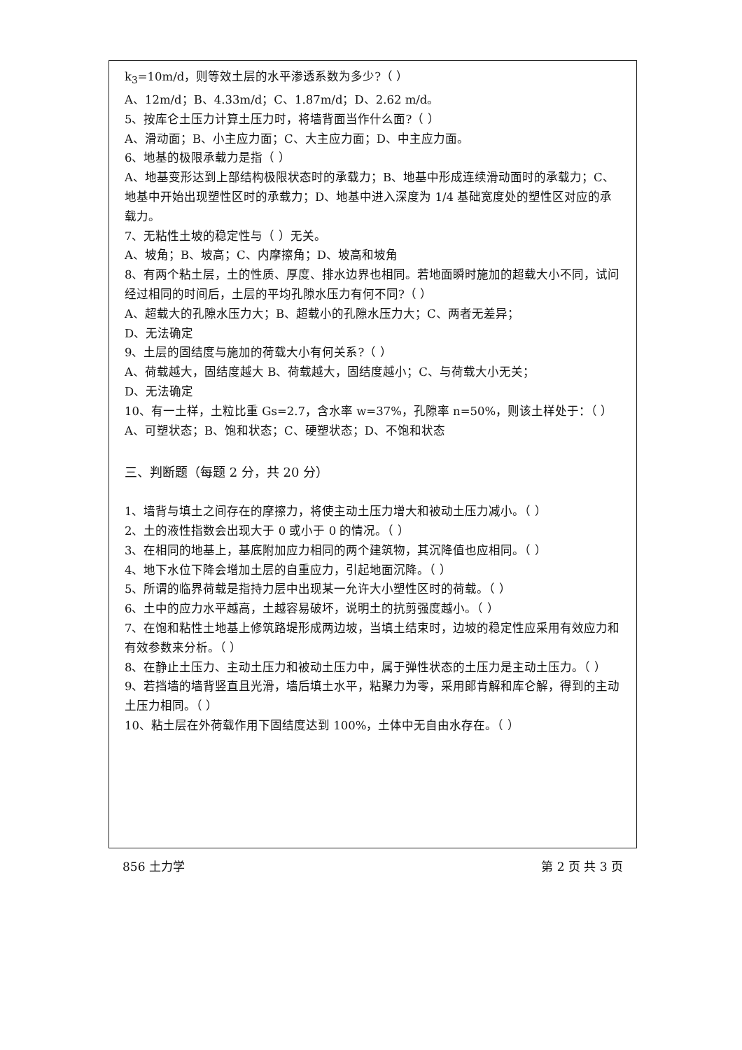k<sub>3</sub>=10m/d，则等效土层的水平渗透系数为多少?（ ）
A、12m/d；B、4.33m/d；C、1.87m/d；D、2.62 m/d。
5、按库仑土压力计算土压力时，将墙背面当作什么面?（ ）
A、滑动面；B、小主应力面；C、大主应力面；D、中主应力面。
6、地基的极限承载力是指（ ）
A、地基变形达到上部结构极限状态时的承载力；B、地基中形成连续滑动面时的承载力；C、地基中开始出现塑性区时的承载力；D、地基中进入深度为 1/4 基础宽度处的塑性区对应的承载力。
7、无粘性土坡的稳定性与（ ）无关。
A、坡角；B、坡高；C、内摩擦角；D、坡高和坡角
8、有两个粘土层，土的性质、厚度、排水边界也相同。若地面瞬时施加的超载大小不同，试问经过相同的时间后，土层的平均孔隙水压力有何不同?（ ）
A、超载大的孔隙水压力大；B、超载小的孔隙水压力大；C、两者无差异；
D、无法确定
9、土层的固结度与施加的荷载大小有何关系?（ ）
A、荷载越大，固结度越大 B、荷载越大，固结度越小；C、与荷载大小无关；
D、无法确定
10、有一土样，土粒比重 Gs=2.7，含水率 w=37%，孔隙率 n=50%，则该土样处于：（ ）
A、可塑状态；B、饱和状态；C、硬塑状态；D、不饱和状态
三、判断题（每题 2 分，共 20 分）
1、墙背与填土之间存在的摩擦力，将使主动土压力增大和被动土压力减小。（ ）
2、土的液性指数会出现大于 0 或小于 0 的情况。（ ）
3、在相同的地基上，基底附加应力相同的两个建筑物，其沉降值也应相同。（ ）
4、地下水位下降会增加土层的自重应力，引起地面沉降。（ ）
5、所谓的临界荷载是指持力层中出现某一允许大小塑性区时的荷载。（ ）
6、土中的应力水平越高，土越容易破坏，说明土的抗剪强度越小。（ ）
7、在饱和粘性土地基上修筑路堤形成两边坡，当填土结束时，边坡的稳定性应采用有效应力和有效参数来分析。（ ）
8、在静止土压力、主动土压力和被动土压力中，属于弹性状态的土压力是主动土压力。（ ）
9、若挡墙的墙背竖直且光滑，墙后填土水平，粘聚力为零，采用郎肯解和库仑解，得到的主动土压力相同。（ ）
10、粘土层在外荷载作用下固结度达到 100%，土体中无自由水存在。（ ）
856 土力学 第 2 页 共 3 页